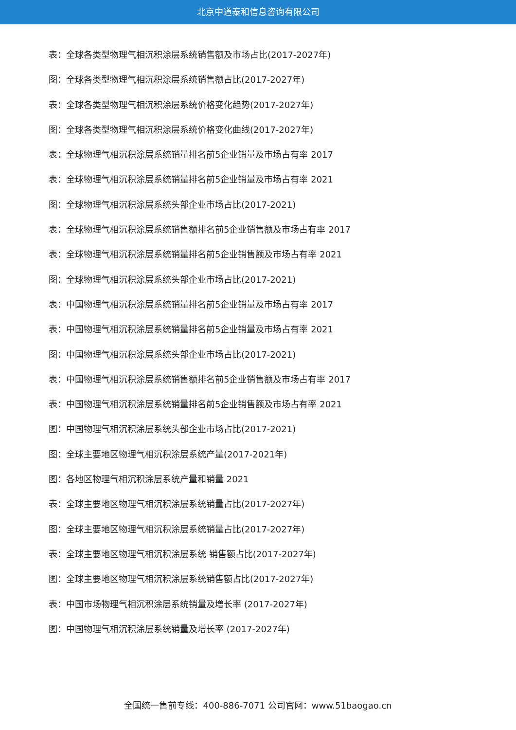北京中道泰和信息咨询有限公司
表：全球各类型物理气相沉积涂层系统销售额及市场占比(2017-2027年)
图：全球各类型物理气相沉积涂层系统销售额占比(2017-2027年)
表：全球各类型物理气相沉积涂层系统价格变化趋势(2017-2027年)
图：全球各类型物理气相沉积涂层系统价格变化曲线(2017-2027年)
表：全球物理气相沉积涂层系统销量排名前5企业销量及市场占有率 2017
表：全球物理气相沉积涂层系统销量排名前5企业销量及市场占有率 2021
图：全球物理气相沉积涂层系统头部企业市场占比(2017-2021)
表：全球物理气相沉积涂层系统销售额排名前5企业销售额及市场占有率 2017
表：全球物理气相沉积涂层系统销量排名前5企业销售额及市场占有率 2021
图：全球物理气相沉积涂层系统头部企业市场占比(2017-2021)
表：中国物理气相沉积涂层系统销量排名前5企业销量及市场占有率 2017
表：中国物理气相沉积涂层系统销量排名前5企业销量及市场占有率 2021
图：中国物理气相沉积涂层系统头部企业市场占比(2017-2021)
表：中国物理气相沉积涂层系统销售额排名前5企业销售额及市场占有率 2017
表：中国物理气相沉积涂层系统销量排名前5企业销售额及市场占有率 2021
图：中国物理气相沉积涂层系统头部企业市场占比(2017-2021)
图：全球主要地区物理气相沉积涂层系统产量(2017-2021年)
图：各地区物理气相沉积涂层系统产量和销量 2021
表：全球主要地区物理气相沉积涂层系统销量占比(2017-2027年)
图：全球主要地区物理气相沉积涂层系统销量占比(2017-2027年)
表：全球主要地区物理气相沉积涂层系统 销售额占比(2017-2027年)
图：全球主要地区物理气相沉积涂层系统销售额占比(2017-2027年)
表：中国市场物理气相沉积涂层系统销量及增长率 (2017-2027年)
图：中国物理气相沉积涂层系统销量及增长率 (2017-2027年)
全国统一售前专线：400-886-7071 公司官网：www.51baogao.cn